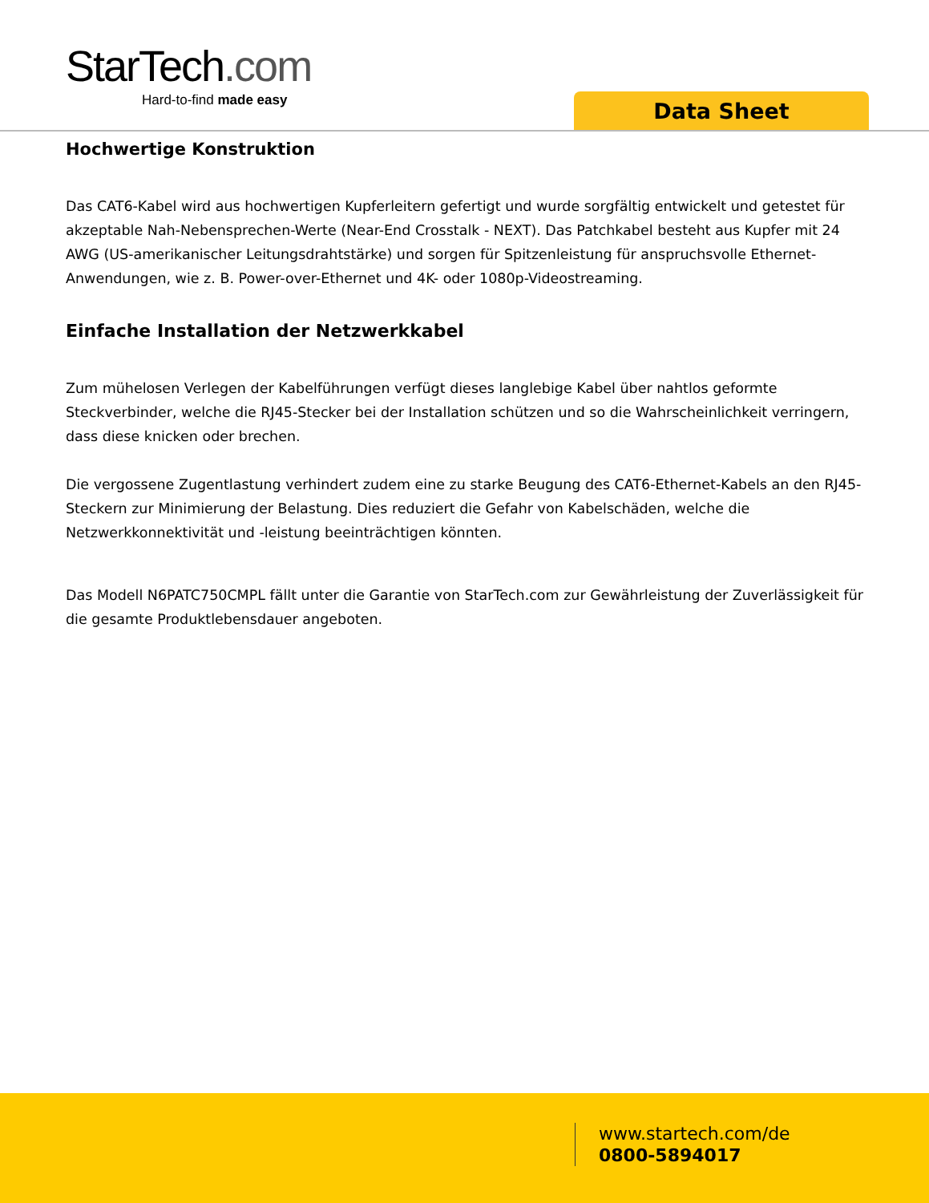StarTech.com
Hard-to-find made easy
Data Sheet
Hochwertige Konstruktion
Das CAT6-Kabel wird aus hochwertigen Kupferleitern gefertigt und wurde sorgfältig entwickelt und getestet für akzeptable Nah-Nebensprechen-Werte (Near-End Crosstalk - NEXT). Das Patchkabel besteht aus Kupfer mit 24 AWG (US-amerikanischer Leitungsdrahtstärke) und sorgen für Spitzenleistung für anspruchsvolle Ethernet-Anwendungen, wie z. B. Power-over-Ethernet und 4K- oder 1080p-Videostreaming.
Einfache Installation der Netzwerkkabel
Zum mühelosen Verlegen der Kabelführungen verfügt dieses langlebige Kabel über nahtlos geformte Steckverbinder, welche die RJ45-Stecker bei der Installation schützen und so die Wahrscheinlichkeit verringern, dass diese knicken oder brechen.
Die vergossene Zugentlastung verhindert zudem eine zu starke Beugung des CAT6-Ethernet-Kabels an den RJ45-Steckern zur Minimierung der Belastung. Dies reduziert die Gefahr von Kabelschäden, welche die Netzwerkkonnektivität und -leistung beeinträchtigen könnten.
Das Modell N6PATC750CMPL fällt unter die Garantie von StarTech.com zur Gewährleistung der Zuverlässigkeit für die gesamte Produktlebensdauer angeboten.
www.startech.com/de
0800-5894017